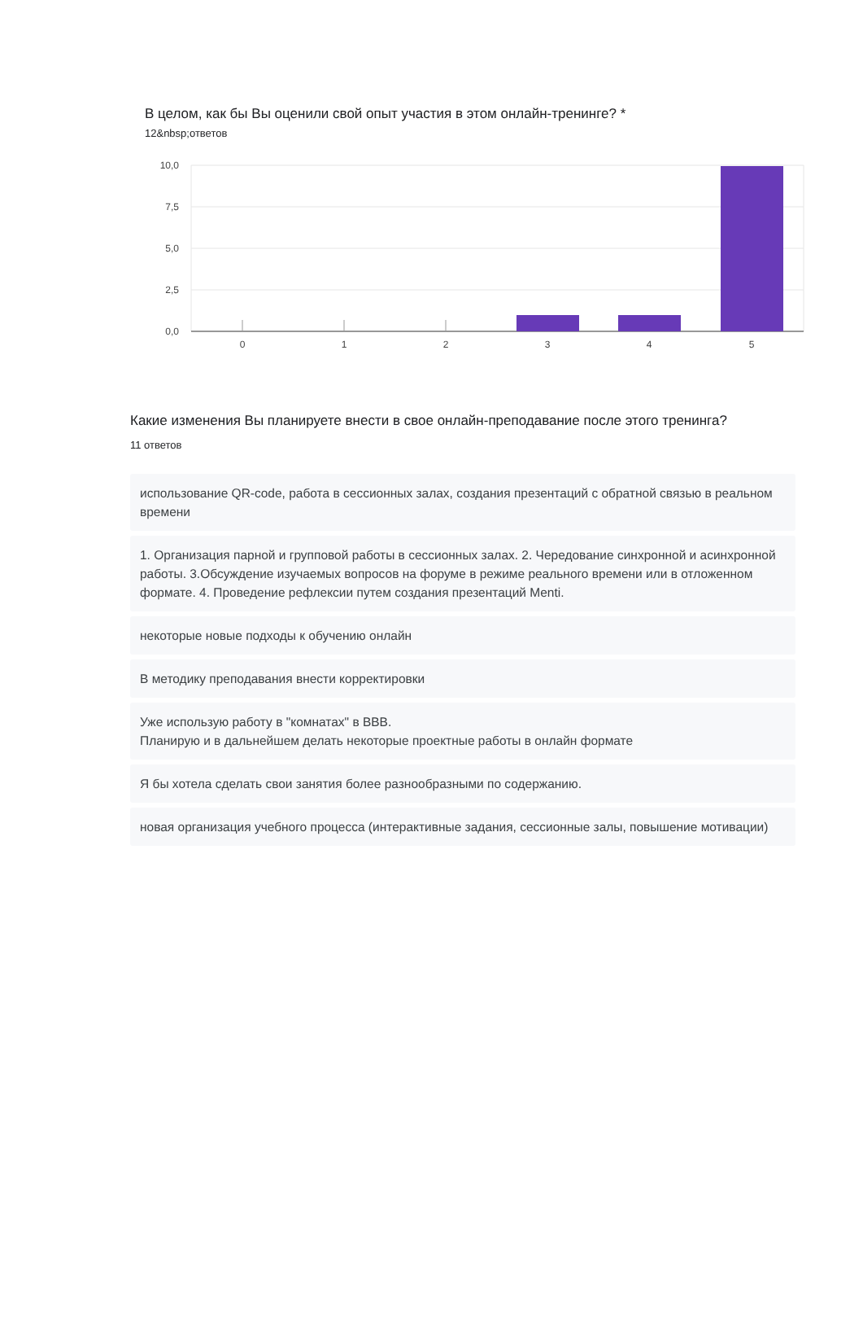В целом, как бы Вы оценили свой опыт участия в этом онлайн-тренинге? *
12&nbsp;ответов
10,0
7,5
5,0
2,5
0,0
0
1
2
3
4
5
Какие изменения Вы планируете внести в свое онлайн-преподавание после этого тренинга?
11 ответов
использование QR-code, работа в сессионных залах, создания презентаций с обратной связью в реальном времени
1. Организация парной и групповой работы в сессионных залах. 2. Чередование синхронной и асинхронной работы. 3.Обсуждение изучаемых вопросов на форуме в режиме реального времени или в отложенном формате. 4. Проведение рефлексии путем создания презентаций Menti.
некоторые новые подходы к обучению онлайн
В методику преподавания внести корректировки
Уже использую работу в "комнатах" в BBB.
Планирую и в дальнейшем делать некоторые проектные работы в онлайн формате
Я бы хотела сделать свои занятия более разнообразными по содержанию.
новая организация учебного процесса (интерактивные задания, сессионные залы, повышение мотивации)